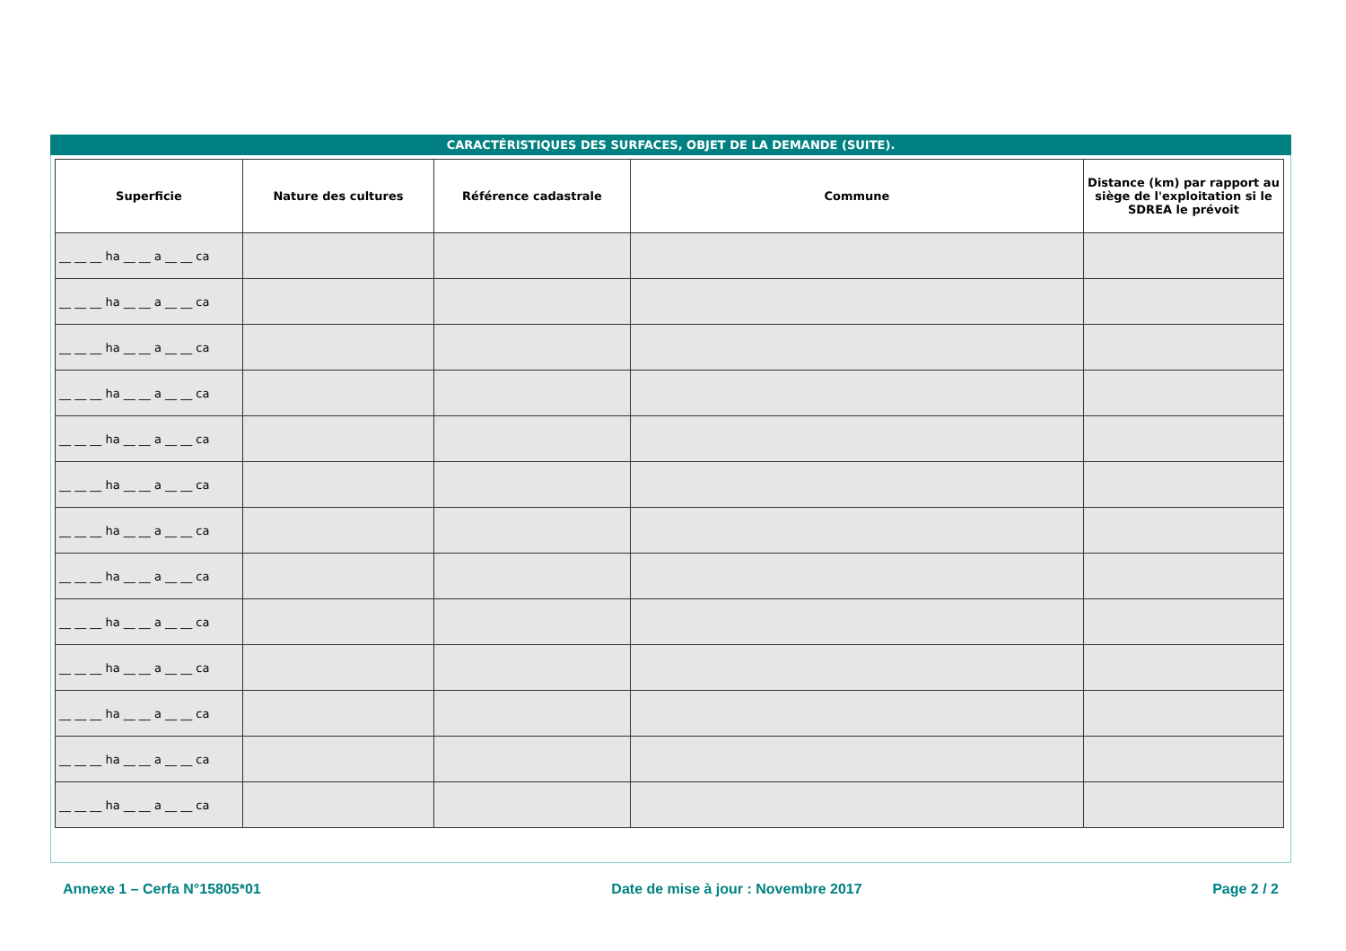CARACTÉRISTIQUES DES SURFACES, OBJET DE LA DEMANDE (SUITE).
| Superficie | Nature des cultures | Référence cadastrale | Commune | Distance (km) par rapport au siège de l'exploitation si le SDREA le prévoit |
| --- | --- | --- | --- | --- |
| __ __ __ ha __ __ a __ __ ca | | | | |
| __ __ __ ha __ __ a __ __ ca | | | | |
| __ __ __ ha __ __ a __ __ ca | | | | |
| __ __ __ ha __ __ a __ __ ca | | | | |
| __ __ __ ha __ __ a __ __ ca | | | | |
| __ __ __ ha __ __ a __ __ ca | | | | |
| __ __ __ ha __ __ a __ __ ca | | | | |
| __ __ __ ha __ __ a __ __ ca | | | | |
| __ __ __ ha __ __ a __ __ ca | | | | |
| __ __ __ ha __ __ a __ __ ca | | | | |
| __ __ __ ha __ __ a __ __ ca | | | | |
| __ __ __ ha __ __ a __ __ ca | | | | |
| __ __ __ ha __ __ a __ __ ca | | | | |
Annexe 1 – Cerfa N°15805*01 Date de mise à jour : Novembre 2017 Page 2 / 2